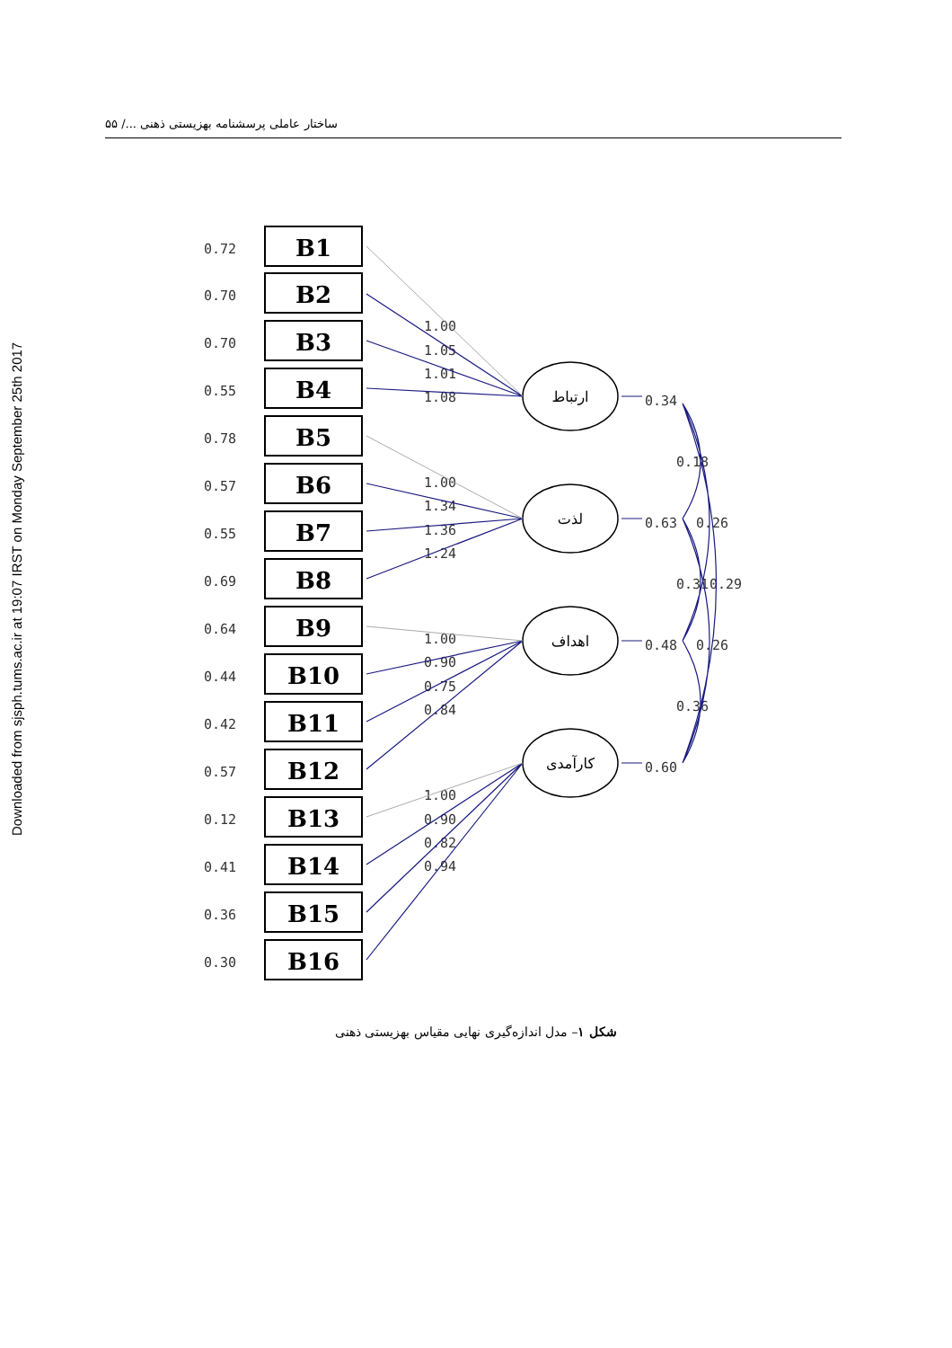ساختار عاملی پرسشنامه بهزیستی ذهنی .../ ۵۵
Downloaded from sjsph.tums.ac.ir at 19:07 IRST on Monday September 25th 2017
B1
B2
B3
B4
B5
B6
B7
B8
B9
B10
B11
B12
B13
B14
B15
B16
0.72
0.70
0.70
0.55
0.78
0.57
0.55
0.69
0.64
0.44
0.42
0.57
0.12
0.41
0.36
0.30
1.00
1.05
1.01
1.08
1.00
1.34
1.36
1.24
1.00
0.90
0.75
0.84
1.00
0.90
0.82
0.94
0.34
0.63
0.48
0.60
0.18
0.26
0.31
0.29
0.26
0.36
ارتباط
لذت
اهداف
کارآمدی
شکل ۱– مدل اندازه‌گیری نهایی مقیاس بهزیستی ذهنی